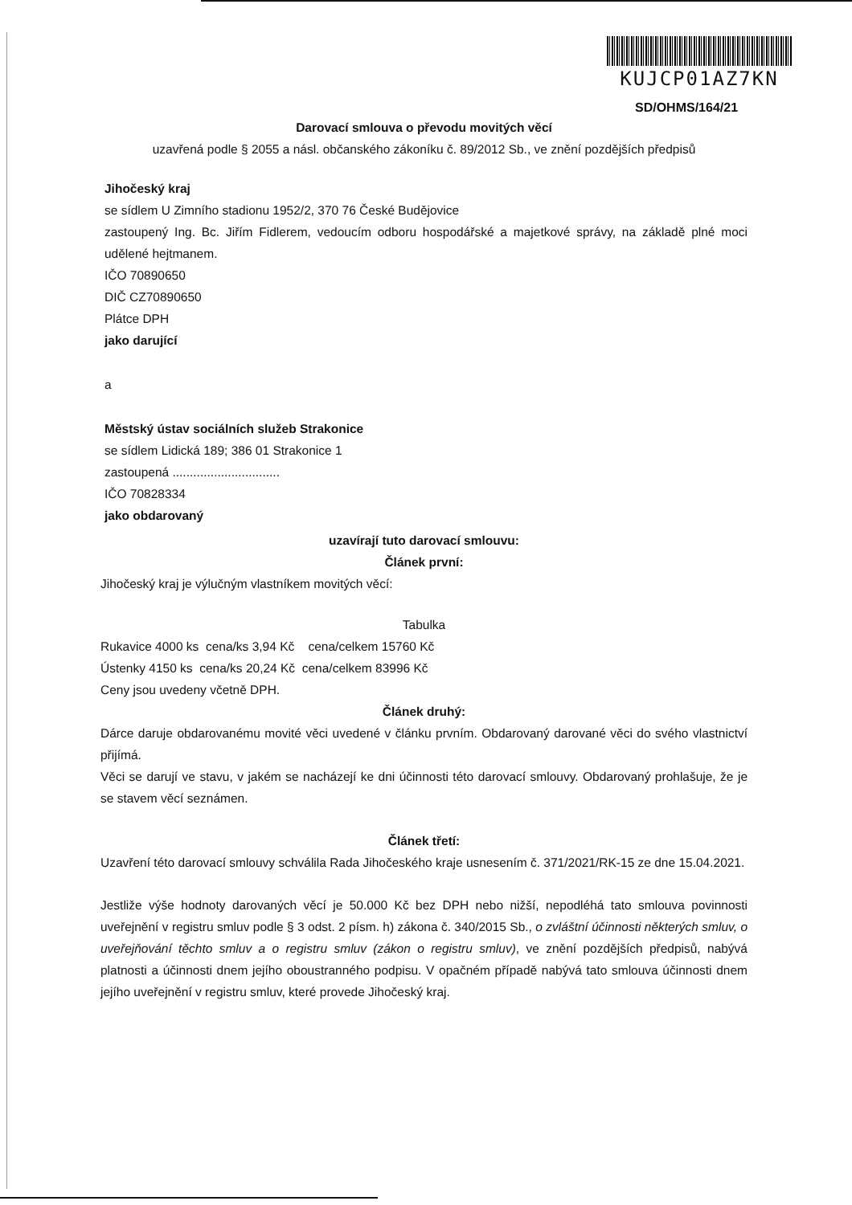KUJCP01AZ7KN
SD/OHMS/164/21
Darovací smlouva o převodu movitých věcí
uzavřená podle § 2055 a násl. občanského zákoníku č. 89/2012 Sb., ve znění pozdějších předpisů
Jihočeský kraj
se sídlem U Zimního stadionu 1952/2, 370 76 České Budějovice
zastoupený Ing. Bc. Jiřím Fidlerem, vedoucím odboru hospodářské a majetkové správy, na základě plné moci udělené hejtmanem.
IČO 70890650
DIČ CZ70890650
Plátce DPH
jako darující
a
Městský ústav sociálních služeb Strakonice
se sídlem Lidická 189; 386 01 Strakonice 1
zastoupená ...............................
IČO 70828334
jako obdarovaný
uzavírají tuto darovací smlouvu:
Článek první:
Jihočeský kraj je výlučným vlastníkem movitých věcí:
Tabulka
Rukavice 4000 ks cena/ks 3,94 Kč cena/celkem 15760 Kč
Ústenky 4150 ks cena/ks 20,24 Kč cena/celkem 83996 Kč
Ceny jsou uvedeny včetně DPH.
Článek druhý:
Dárce daruje obdarovanému movité věci uvedené v článku prvním. Obdarovaný darované věci do svého vlastnictví přijímá.
Věci se darují ve stavu, v jakém se nacházejí ke dni účinnosti této darovací smlouvy. Obdarovaný prohlašuje, že je se stavem věcí seznámen.
Článek třetí:
Uzavření této darovací smlouvy schválila Rada Jihočeského kraje usnesením č. 371/2021/RK-15 ze dne 15.04.2021.
Jestliže výše hodnoty darovaných věcí je 50.000 Kč bez DPH nebo nižší, nepodléhá tato smlouva povinnosti uveřejnění v registru smluv podle § 3 odst. 2 písm. h) zákona č. 340/2015 Sb., o zvláštní účinnosti některých smluv, o uveřejňování těchto smluv a o registru smluv (zákon o registru smluv), ve znění pozdějších předpisů, nabývá platnosti a účinnosti dnem jejího oboustranného podpisu. V opačném případě nabývá tato smlouva účinnosti dnem jejího uveřejnění v registru smluv, které provede Jihočeský kraj.